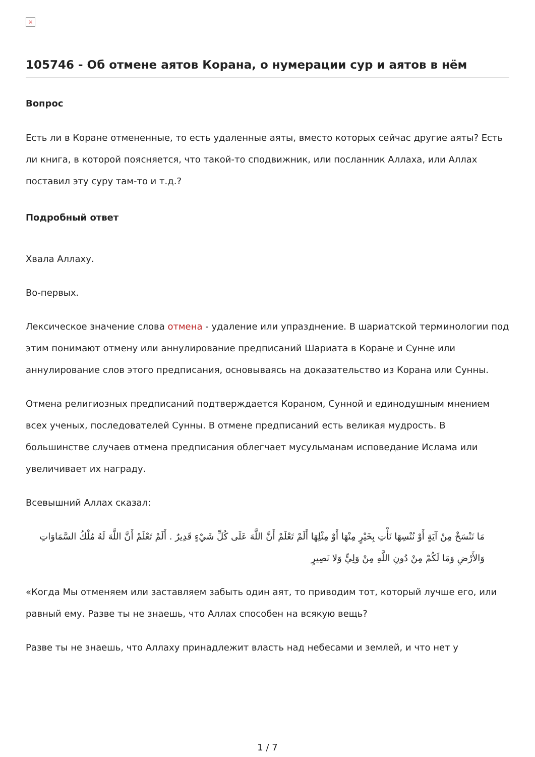×
105746 - Об отмене аятов Корана, о нумерации сур и аятов в нём
Вопрос
Есть ли в Коране отмененные, то есть удаленные аяты, вместо которых сейчас другие аяты? Есть ли книга, в которой поясняется, что такой-то сподвижник, или посланник Аллаха, или Аллах поставил эту суру там-то и т.д.?
Подробный ответ
Хвала Аллаху.
Во-первых.
Лексическое значение слова отмена - удаление или упразднение. В шариатской терминологии под этим понимают отмену или аннулирование предписаний Шариата в Коране и Сунне или аннулирование слов этого предписания, основываясь на доказательство из Корана или Сунны.
Отмена религиозных предписаний подтверждается Кораном, Сунной и единодушным мнением всех ученых, последователей Сунны. В отмене предписаний есть великая мудрость. В большинстве случаев отмена предписания облегчает мусульманам исповедание Ислама или увеличивает их награду.
Всевышний Аллах сказал:
مَا نَنْسَخْ مِنْ آيَةٍ أَوْ نُنْسِهَا نَأْتِ بِخَيْرٍ مِنْهَا أَوْ مِثْلِهَا أَلَمْ تَعْلَمْ أَنَّ اللَّهَ عَلَى كُلِّ شَيْءٍ قَدِيرٌ . أَلَمْ تَعْلَمْ أَنَّ اللَّهَ لَهُ مُلْكُ السَّمَاوَاتِ وَالأَرْضِ وَمَا لَكُمْ مِنْ دُونِ اللَّهِ مِنْ وَلِيٍّ وَلا نَصِيرٍ
«Когда Мы отменяем или заставляем забыть один аят, то приводим тот, который лучше его, или равный ему. Разве ты не знаешь, что Аллах способен на всякую вещь?
Разве ты не знаешь, что Аллаху принадлежит власть над небесами и землей, и что нет у
1 / 7